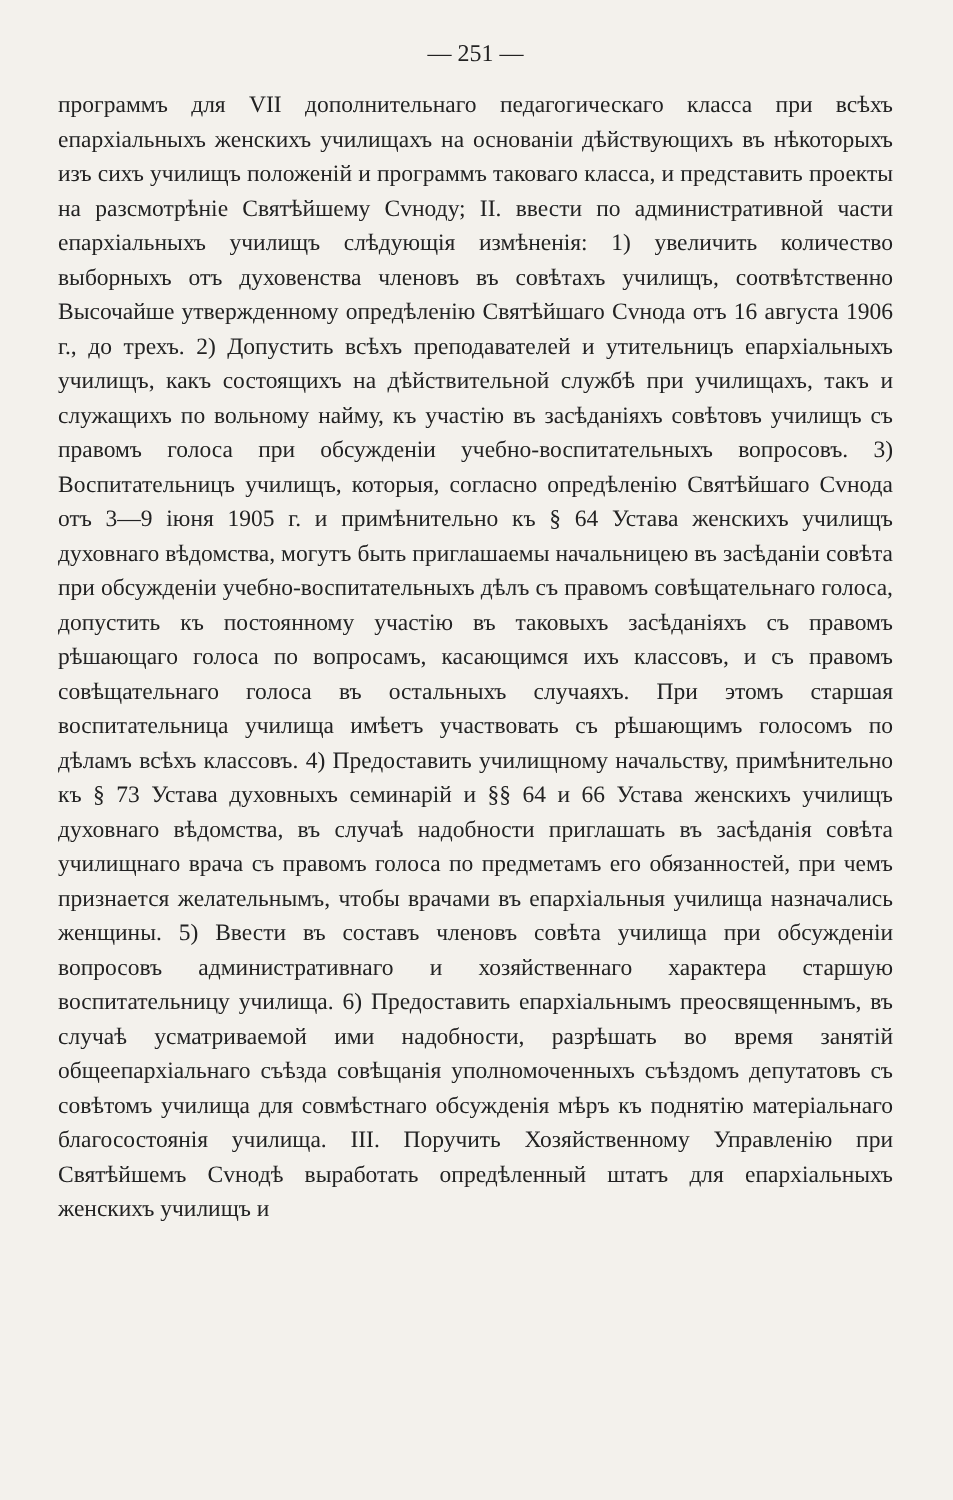— 251 —
программъ для VII дополнительнаго педагогическаго класса при всѣхъ епархіальныхъ женскихъ училищахъ на основаніи дѣйствующихъ въ нѣкоторыхъ изъ сихъ училищъ положеній и программъ таковаго класса, и представить проекты на разсмотрѣніе Святѣйшему Сvноду; II. ввести по административной части епархіальныхъ училищъ слѣдующія измѣненія: 1) увеличить количество выборныхъ отъ духовенства членовъ въ совѣтахъ училищъ, соотвѣтственно Высочайше утвержденному опредѣленію Святѣйшаго Сvнода отъ 16 августа 1906 г., до трехъ. 2) Допустить всѣхъ преподавателей и утительницъ епархіальныхъ училищъ, какъ состоящихъ на дѣйствительной службѣ при училищахъ, такъ и служащихъ по вольному найму, къ участію въ засѣданіяхъ совѣтовъ училищъ съ правомъ голоса при обсужденіи учебно-воспитательныхъ вопросовъ. 3) Воспитательницъ училищъ, которыя, согласно опредѣленію Святѣйшаго Сvнода отъ 3—9 іюня 1905 г. и примѣнительно къ § 64 Устава женскихъ училищъ духовнаго вѣдомства, могутъ быть приглашаемы начальницею въ засѣданіи совѣта при обсужденіи учебно-воспитательныхъ дѣлъ съ правомъ совѣщательнаго голоса, допустить къ постоянному участію въ таковыхъ засѣданіяхъ съ правомъ рѣшающаго голоса по вопросамъ, касающимся ихъ классовъ, и съ правомъ совѣщательнаго голоса въ остальныхъ случаяхъ. При этомъ старшая воспитательница училища имѣетъ участвовать съ рѣшающимъ голосомъ по дѣламъ всѣхъ классовъ. 4) Предоставить училищному начальству, примѣнительно къ § 73 Устава духовныхъ семинарій и §§ 64 и 66 Устава женскихъ училищъ духовнаго вѣдомства, въ случаѣ надобности приглашать въ засѣданія совѣта училищнаго врача съ правомъ голоса по предметамъ его обязанностей, при чемъ признается желательнымъ, чтобы врачами въ епархіальныя училища назначались женщины. 5) Ввести въ составъ членовъ совѣта училища при обсужденіи вопросовъ административнаго и хозяйственнаго характера старшую воспитательницу училища. 6) Предоставить епархіальнымъ преосвященнымъ, въ случаѣ усматриваемой ими надобности, разрѣшать во время занятій общеепархіальнаго съѣзда совѣщанія уполномоченныхъ съѣздомъ депутатовъ съ совѣтомъ училища для совмѣстнаго обсужденія мѣръ къ поднятію матеріальнаго благосостоянія училища. III. Поручить Хозяйственному Управленію при Святѣйшемъ Сvнодѣ выработать опредѣленный штатъ для епархіальныхъ женскихъ училищъ и